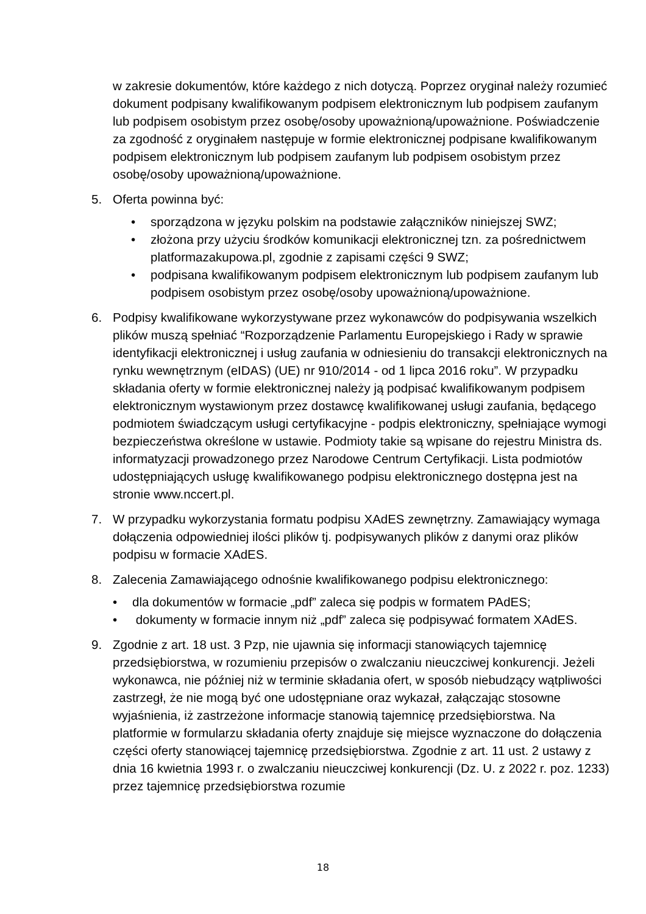w zakresie dokumentów, które każdego z nich dotyczą. Poprzez oryginał należy rozumieć dokument podpisany kwalifikowanym podpisem elektronicznym lub podpisem zaufanym lub podpisem osobistym przez osobę/osoby upoważnioną/upoważnione. Poświadczenie za zgodność z oryginałem następuje w formie elektronicznej podpisane kwalifikowanym podpisem elektronicznym lub podpisem zaufanym lub podpisem osobistym przez osobę/osoby upoważnioną/upoważnione.
5. Oferta powinna być:
• sporządzona w języku polskim na podstawie załączników niniejszej SWZ;
• złożona przy użyciu środków komunikacji elektronicznej tzn. za pośrednictwem platformazakupowa.pl, zgodnie z zapisami części 9 SWZ;
• podpisana kwalifikowanym podpisem elektronicznym lub podpisem zaufanym lub podpisem osobistym przez osobę/osoby upoważnioną/upoważnione.
6. Podpisy kwalifikowane wykorzystywane przez wykonawców do podpisywania wszelkich plików muszą spełniać “Rozporządzenie Parlamentu Europejskiego i Rady w sprawie identyfikacji elektronicznej i usług zaufania w odniesieniu do transakcji elektronicznych na rynku wewnętrznym (eIDAS) (UE) nr 910/2014 - od 1 lipca 2016 roku”. W przypadku składania oferty w formie elektronicznej należy ją podpisać kwalifikowanym podpisem elektronicznym wystawionym przez dostawcę kwalifikowanej usługi zaufania, będącego podmiotem świadczącym usługi certyfikacyjne - podpis elektroniczny, spełniające wymogi bezpieczeństwa określone w ustawie. Podmioty takie są wpisane do rejestru Ministra ds. informatyzacji prowadzonego przez Narodowe Centrum Certyfikacji. Lista podmiotów udostępniających usługę kwalifikowanego podpisu elektronicznego dostępna jest na stronie www.nccert.pl.
7. W przypadku wykorzystania formatu podpisu XAdES zewnętrzny. Zamawiający wymaga dołączenia odpowiedniej ilości plików tj. podpisywanych plików z danymi oraz plików podpisu w formacie XAdES.
8. Zalecenia Zamawiającego odnośnie kwalifikowanego podpisu elektronicznego:
• dla dokumentów w formacie „pdf” zaleca się podpis w formatem PAdES;
• dokumenty w formacie innym niż „pdf” zaleca się podpisywać formatem XAdES.
9. Zgodnie z art. 18 ust. 3 Pzp, nie ujawnia się informacji stanowiących tajemnicę przedsiębiorstwa, w rozumieniu przepisów o zwalczaniu nieuczciwej konkurencji. Jeżeli wykonawca, nie później niż w terminie składania ofert, w sposób niebudzący wątpliwości zastrzegł, że nie mogą być one udostępniane oraz wykazał, załączając stosowne wyjaśnienia, iż zastrzeżone informacje stanowią tajemnicę przedsiębiorstwa. Na platformie w formularzu składania oferty znajduje się miejsce wyznaczone do dołączenia części oferty stanowiącej tajemnicę przedsiębiorstwa. Zgodnie z art. 11 ust. 2 ustawy z dnia 16 kwietnia 1993 r. o zwalczaniu nieuczciwej konkurencji (Dz. U. z 2022 r. poz. 1233) przez tajemnicę przedsiębiorstwa rozumie
18